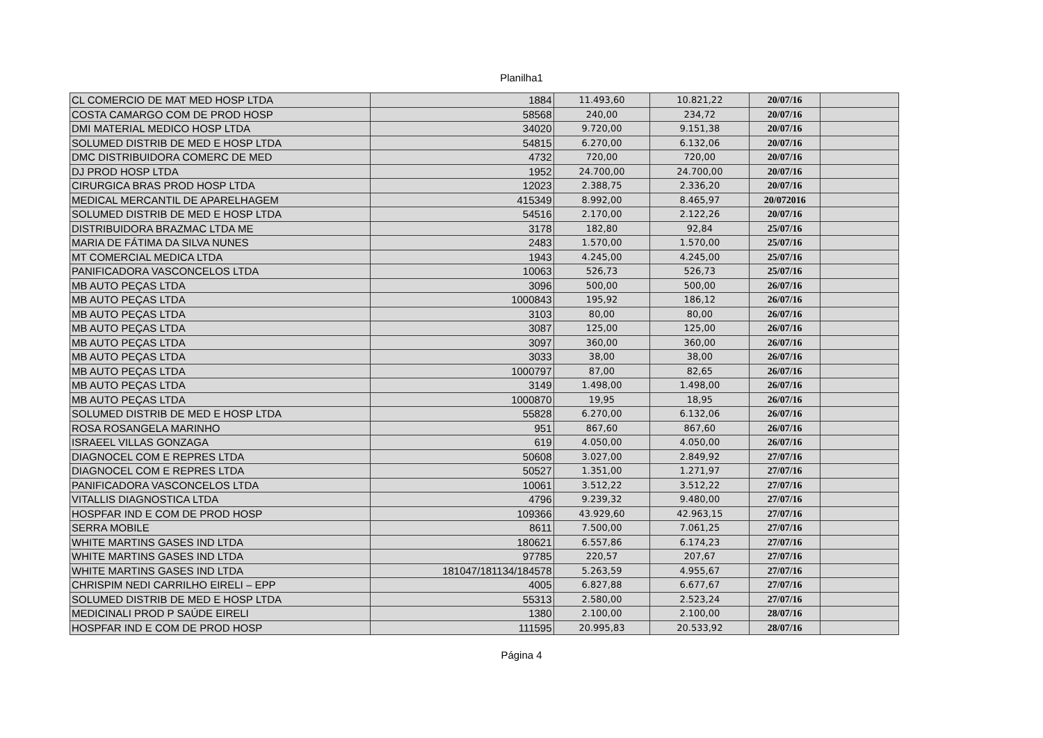Planilha1
| CL COMERCIO DE MAT MED HOSP LTDA | 1884 | 11.493,60 | 10.821,22 | 20/07/16 | |
| COSTA CAMARGO COM DE PROD HOSP | 58568 | 240,00 | 234,72 | 20/07/16 | |
| DMI MATERIAL MEDICO HOSP LTDA | 34020 | 9.720,00 | 9.151,38 | 20/07/16 | |
| SOLUMED DISTRIB DE MED E HOSP LTDA | 54815 | 6.270,00 | 6.132,06 | 20/07/16 | |
| DMC DISTRIBUIDORA COMERC DE MED | 4732 | 720,00 | 720,00 | 20/07/16 | |
| DJ PROD HOSP LTDA | 1952 | 24.700,00 | 24.700,00 | 20/07/16 | |
| CIRURGICA BRAS PROD HOSP LTDA | 12023 | 2.388,75 | 2.336,20 | 20/07/16 | |
| MEDICAL MERCANTIL DE APARELHAGEM | 415349 | 8.992,00 | 8.465,97 | 20/072016 | |
| SOLUMED DISTRIB DE MED E HOSP LTDA | 54516 | 2.170,00 | 2.122,26 | 20/07/16 | |
| DISTRIBUIDORA BRAZMAC LTDA ME | 3178 | 182,80 | 92,84 | 25/07/16 | |
| MARIA DE FÁTIMA DA SILVA NUNES | 2483 | 1.570,00 | 1.570,00 | 25/07/16 | |
| MT COMERCIAL MEDICA LTDA | 1943 | 4.245,00 | 4.245,00 | 25/07/16 | |
| PANIFICADORA VASCONCELOS LTDA | 10063 | 526,73 | 526,73 | 25/07/16 | |
| MB AUTO PEÇAS LTDA | 3096 | 500,00 | 500,00 | 26/07/16 | |
| MB AUTO PEÇAS LTDA | 1000843 | 195,92 | 186,12 | 26/07/16 | |
| MB AUTO PEÇAS LTDA | 3103 | 80,00 | 80,00 | 26/07/16 | |
| MB AUTO PEÇAS LTDA | 3087 | 125,00 | 125,00 | 26/07/16 | |
| MB AUTO PEÇAS LTDA | 3097 | 360,00 | 360,00 | 26/07/16 | |
| MB AUTO PEÇAS LTDA | 3033 | 38,00 | 38,00 | 26/07/16 | |
| MB AUTO PEÇAS LTDA | 1000797 | 87,00 | 82,65 | 26/07/16 | |
| MB AUTO PEÇAS LTDA | 3149 | 1.498,00 | 1.498,00 | 26/07/16 | |
| MB AUTO PEÇAS LTDA | 1000870 | 19,95 | 18,95 | 26/07/16 | |
| SOLUMED DISTRIB DE MED E HOSP LTDA | 55828 | 6.270,00 | 6.132,06 | 26/07/16 | |
| ROSA ROSANGELA MARINHO | 951 | 867,60 | 867,60 | 26/07/16 | |
| ISRAEEL VILLAS GONZAGA | 619 | 4.050,00 | 4.050,00 | 26/07/16 | |
| DIAGNOCEL COM E REPRES LTDA | 50608 | 3.027,00 | 2.849,92 | 27/07/16 | |
| DIAGNOCEL COM E REPRES LTDA | 50527 | 1.351,00 | 1.271,97 | 27/07/16 | |
| PANIFICADORA VASCONCELOS LTDA | 10061 | 3.512,22 | 3.512,22 | 27/07/16 | |
| VITALLIS DIAGNOSTICA LTDA | 4796 | 9.239,32 | 9.480,00 | 27/07/16 | |
| HOSPFAR IND E COM DE PROD HOSP | 109366 | 43.929,60 | 42.963,15 | 27/07/16 | |
| SERRA MOBILE | 8611 | 7.500,00 | 7.061,25 | 27/07/16 | |
| WHITE MARTINS GASES IND LTDA | 180621 | 6.557,86 | 6.174,23 | 27/07/16 | |
| WHITE MARTINS GASES IND LTDA | 97785 | 220,57 | 207,67 | 27/07/16 | |
| WHITE MARTINS GASES IND LTDA | 181047/181134/184578 | 5.263,59 | 4.955,67 | 27/07/16 | |
| CHRISPIM NEDI CARRILHO EIRELI – EPP | 4005 | 6.827,88 | 6.677,67 | 27/07/16 | |
| SOLUMED DISTRIB DE MED E HOSP LTDA | 55313 | 2.580,00 | 2.523,24 | 27/07/16 | |
| MEDICINALI PROD P SAÚDE EIRELI | 1380 | 2.100,00 | 2.100,00 | 28/07/16 | |
| HOSPFAR IND E COM DE PROD HOSP | 111595 | 20.995,83 | 20.533,92 | 28/07/16 | |
Página 4